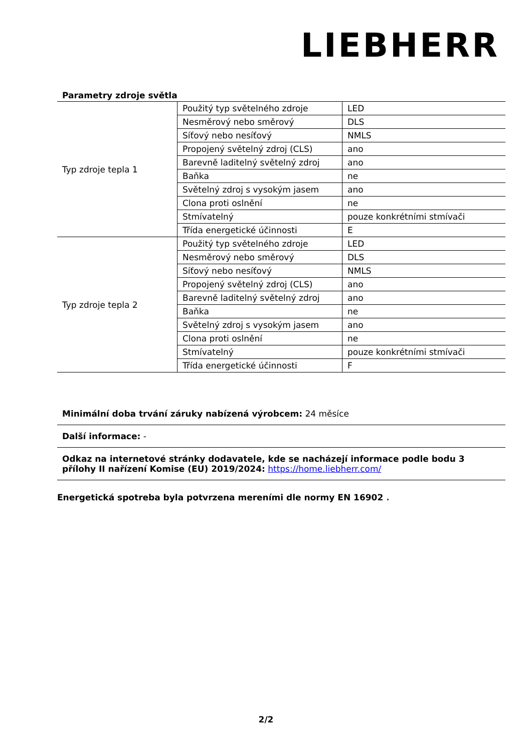LIEBHERR
Parametry zdroje světla
| Typ zdroje tepla 1 | Použitý typ světelného zdroje | LED |
| | Nesměrový nebo směrový | DLS |
| | Síťový nebo nesíťový | NMLS |
| | Propojený světelný zdroj (CLS) | ano |
| | Barevně laditelný světelný zdroj | ano |
| | Baňka | ne |
| | Světelný zdroj s vysokým jasem | ano |
| | Clona proti oslnění | ne |
| | Stmívatelný | pouze konkrétními stmívači |
| | Třída energetické účinnosti | E |
| Typ zdroje tepla 2 | Použitý typ světelného zdroje | LED |
| | Nesměrový nebo směrový | DLS |
| | Síťový nebo nesíťový | NMLS |
| | Propojený světelný zdroj (CLS) | ano |
| | Barevně laditelný světelný zdroj | ano |
| | Baňka | ne |
| | Světelný zdroj s vysokým jasem | ano |
| | Clona proti oslnění | ne |
| | Stmívatelný | pouze konkrétními stmívači |
| | Třída energetické účinnosti | F |
Minimální doba trvání záruky nabízená výrobcem: 24 měsíce
Další informace: -
Odkaz na internetové stránky dodavatele, kde se nacházejí informace podle bodu 3 přílohy II nařízení Komise (EU) 2019/2024: https://home.liebherr.com/
Energetická spotreba byla potvrzena mereními dle normy EN 16902 .
2/2